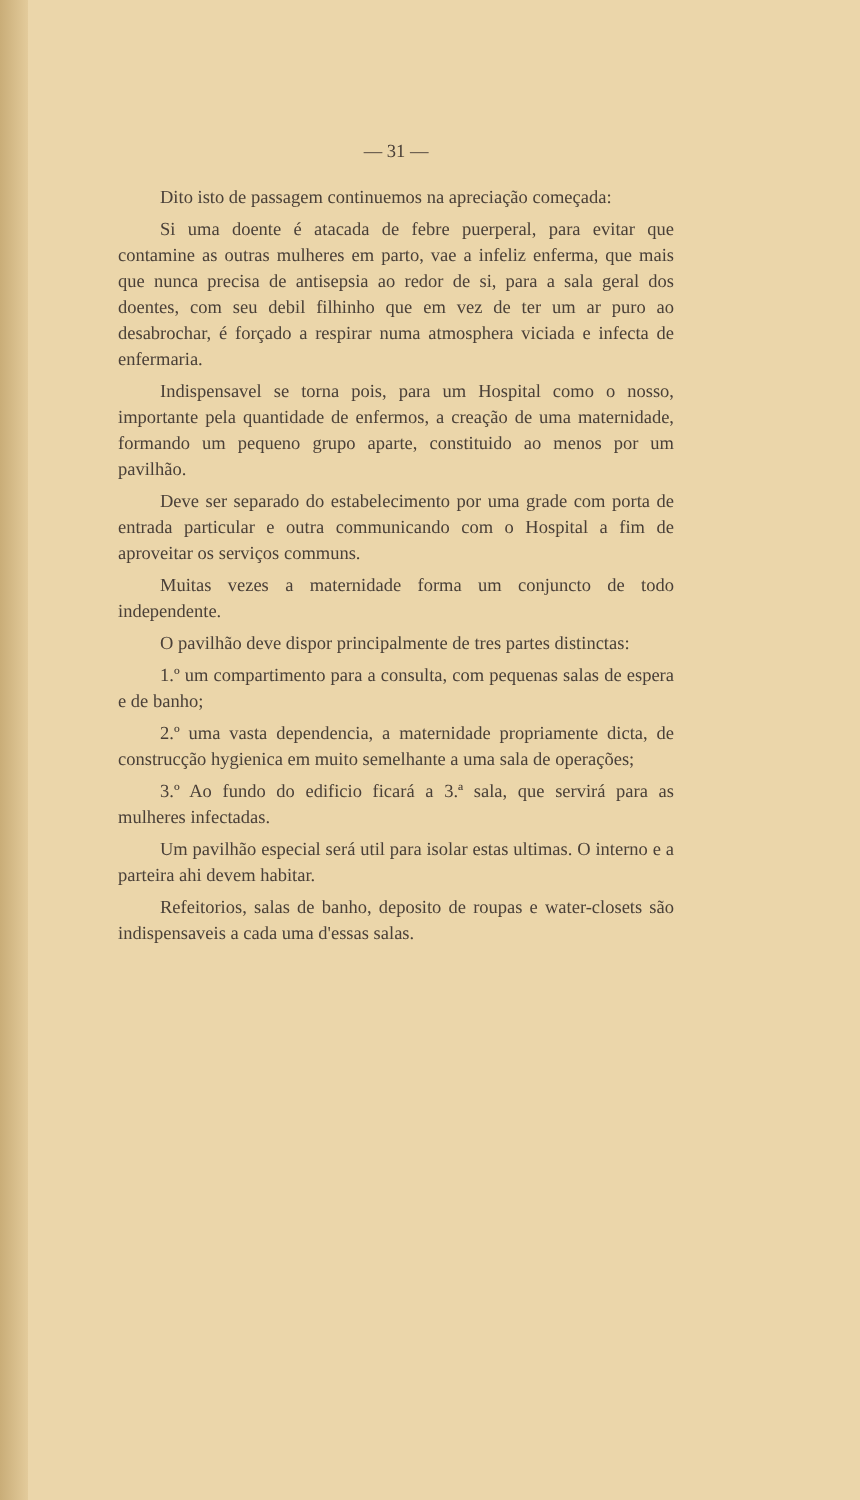— 31 —
Dito isto de passagem continuemos na apreciação começada:
Si uma doente é atacada de febre puerperal, para evitar que contamine as outras mulheres em parto, vae a infeliz enferma, que mais que nunca precisa de antisepsia ao redor de si, para a sala geral dos doentes, com seu debil filhinho que em vez de ter um ar puro ao desabrochar, é forçado a respirar numa atmosphera viciada e infecta de enfermaria.
Indispensavel se torna pois, para um Hospital como o nosso, importante pela quantidade de enfermos, a creação de uma maternidade, formando um pequeno grupo aparte, constituido ao menos por um pavilhão.
Deve ser separado do estabelecimento por uma grade com porta de entrada particular e outra communicando com o Hospital a fim de aproveitar os serviços communs.
Muitas vezes a maternidade forma um conjuncto de todo independente.
O pavilhão deve dispor principalmente de tres partes distinctas:
1.º um compartimento para a consulta, com pequenas salas de espera e de banho;
2.º uma vasta dependencia, a maternidade propriamente dicta, de construcção hygienica em muito semelhante a uma sala de operações;
3.º Ao fundo do edificio ficará a 3.ª sala, que servirá para as mulheres infectadas.
Um pavilhão especial será util para isolar estas ultimas. O interno e a parteira ahi devem habitar.
Refeitorios, salas de banho, deposito de roupas e water-closets são indispensaveis a cada uma d'essas salas.